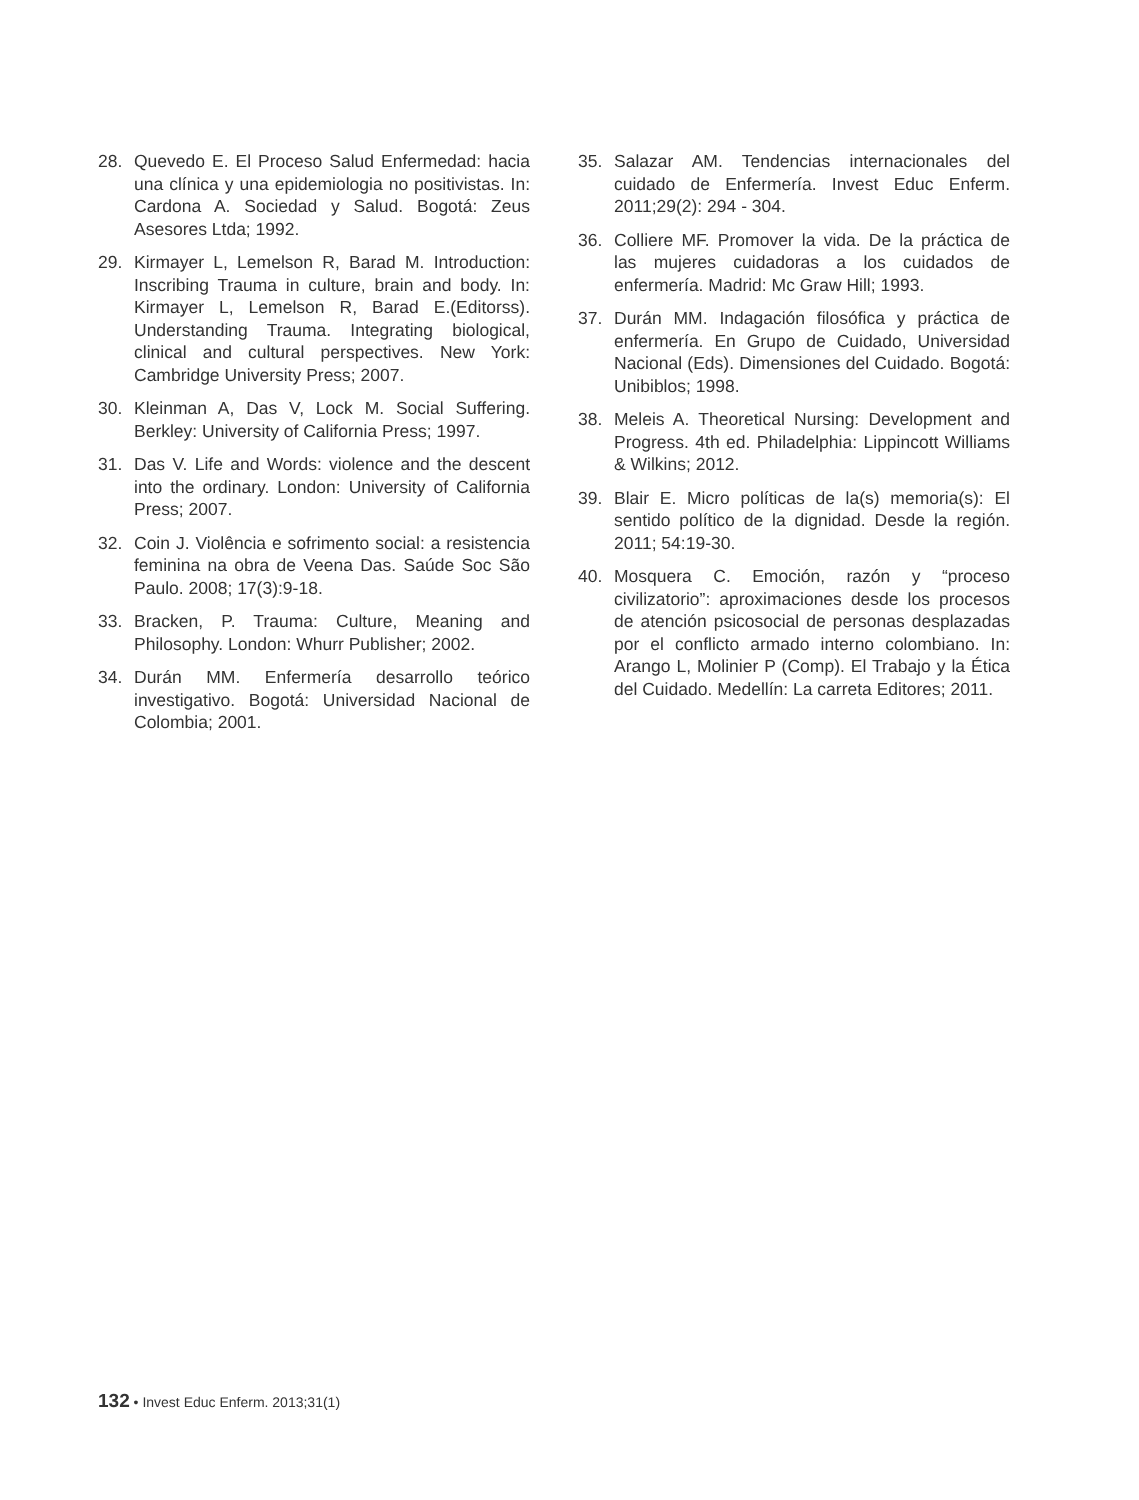28. Quevedo E. El Proceso Salud Enfermedad: hacia una clínica y una epidemiologia no positivistas. In: Cardona A. Sociedad y Salud. Bogotá: Zeus Asesores Ltda; 1992.
29. Kirmayer L, Lemelson R, Barad M. Introduction: Inscribing Trauma in culture, brain and body. In: Kirmayer L, Lemelson R, Barad E.(Editorss). Understanding Trauma. Integrating biological, clinical and cultural perspectives. New York: Cambridge University Press; 2007.
30. Kleinman A, Das V, Lock M. Social Suffering. Berkley: University of California Press; 1997.
31. Das V. Life and Words: violence and the descent into the ordinary. London: University of California Press; 2007.
32. Coin J. Violência e sofrimento social: a resistencia feminina na obra de Veena Das. Saúde Soc São Paulo. 2008; 17(3):9-18.
33. Bracken, P. Trauma: Culture, Meaning and Philosophy. London: Whurr Publisher; 2002.
34. Durán MM. Enfermería desarrollo teórico investigativo. Bogotá: Universidad Nacional de Colombia; 2001.
35. Salazar AM. Tendencias internacionales del cuidado de Enfermería. Invest Educ Enferm. 2011;29(2): 294 - 304.
36. Colliere MF. Promover la vida. De la práctica de las mujeres cuidadoras a los cuidados de enfermería. Madrid: Mc Graw Hill; 1993.
37. Durán MM. Indagación filosófica y práctica de enfermería. En Grupo de Cuidado, Universidad Nacional (Eds). Dimensiones del Cuidado. Bogotá: Unibiblos; 1998.
38. Meleis A. Theoretical Nursing: Development and Progress. 4th ed. Philadelphia: Lippincott Williams & Wilkins; 2012.
39. Blair E. Micro políticas de la(s) memoria(s): El sentido político de la dignidad. Desde la región. 2011; 54:19-30.
40. Mosquera C. Emoción, razón y “proceso civilizatorio”: aproximaciones desde los procesos de atención psicosocial de personas desplazadas por el conflicto armado interno colombiano. In: Arango L, Molinier P (Comp). El Trabajo y la Ética del Cuidado. Medellín: La carreta Editores; 2011.
132 • Invest Educ Enferm. 2013;31(1)